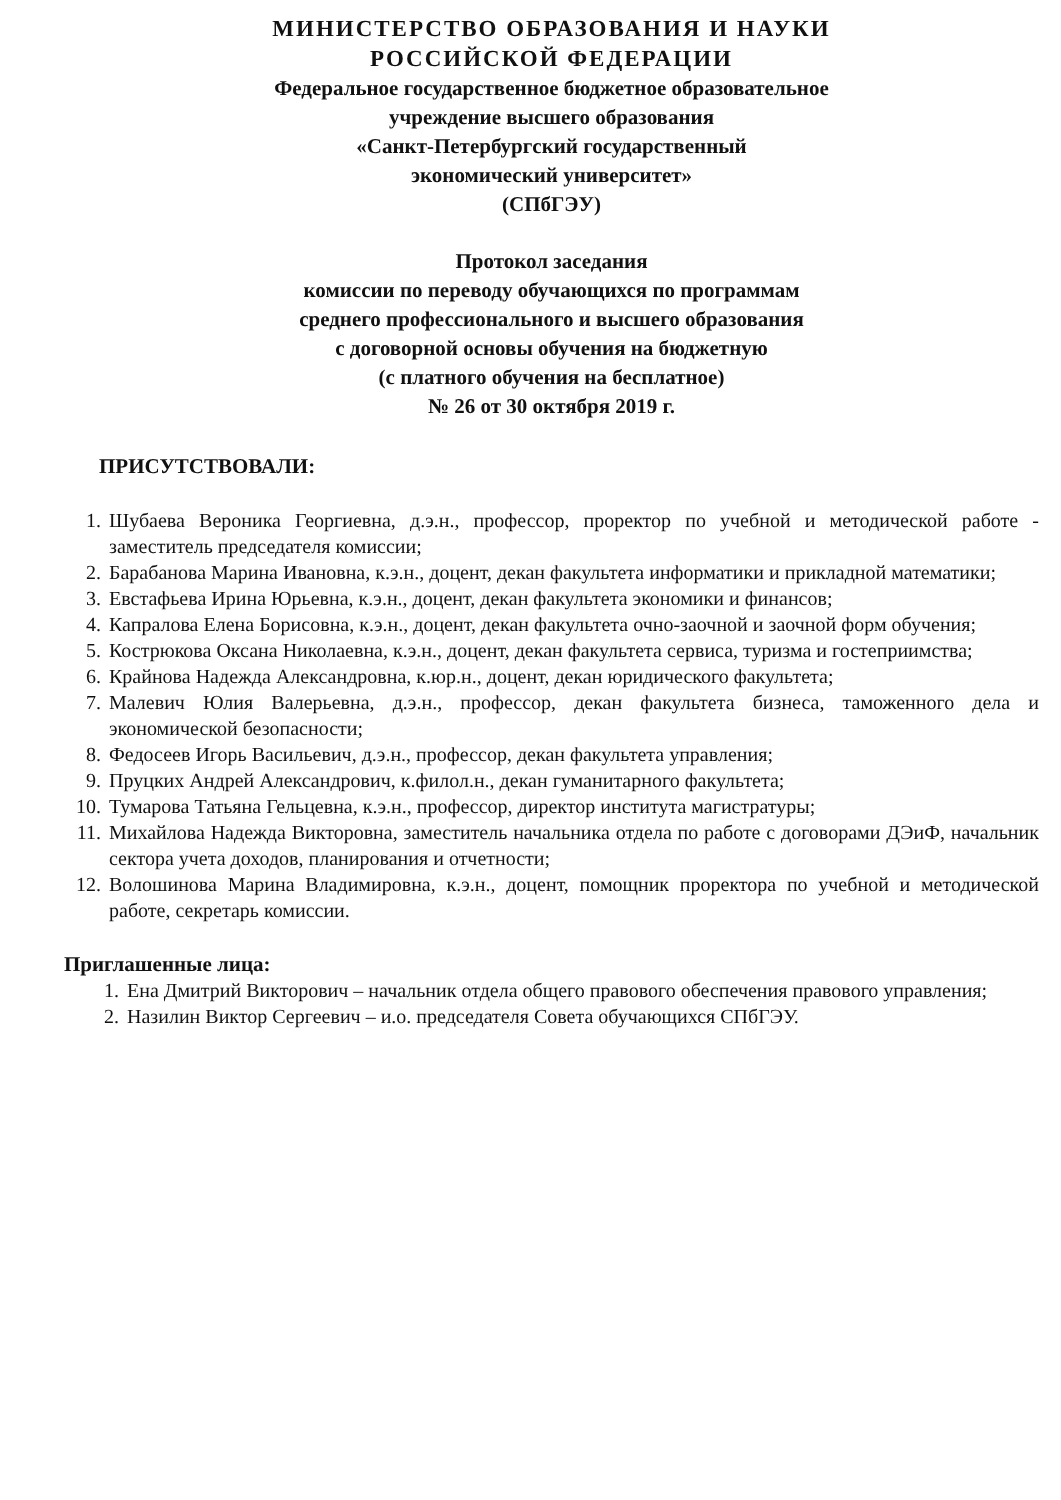МИНИСТЕРСТВО ОБРАЗОВАНИЯ И НАУКИ
РОССИЙСКОЙ ФЕДЕРАЦИИ
Федеральное государственное бюджетное образовательное
учреждение высшего образования
«Санкт-Петербургский государственный
экономический университет»
(СПбГЭУ)
Протокол заседания
комиссии по переводу обучающихся по программам
среднего профессионального и высшего образования
с договорной основы обучения на бюджетную
(с платного обучения на бесплатное)
№ 26 от 30 октября 2019 г.
ПРИСУТСТВОВАЛИ:
1. Шубаева Вероника Георгиевна, д.э.н., профессор, проректор по учебной и методической работе - заместитель председателя комиссии;
2. Барабанова Марина Ивановна, к.э.н., доцент, декан факультета информатики и прикладной математики;
3. Евстафьева Ирина Юрьевна, к.э.н., доцент, декан факультета экономики и финансов;
4. Капралова Елена Борисовна, к.э.н., доцент, декан факультета очно-заочной и заочной форм обучения;
5. Кострюкова Оксана Николаевна, к.э.н., доцент, декан факультета сервиса, туризма и гостеприимства;
6. Крайнова Надежда Александровна, к.юр.н., доцент, декан юридического факультета;
7. Малевич Юлия Валерьевна, д.э.н., профессор, декан факультета бизнеса, таможенного дела и экономической безопасности;
8. Федосеев Игорь Васильевич, д.э.н., профессор, декан факультета управления;
9. Пруцких Андрей Александрович, к.филол.н., декан гуманитарного факультета;
10. Тумарова Татьяна Гельцевна, к.э.н., профессор, директор института магистратуры;
11. Михайлова Надежда Викторовна, заместитель начальника отдела по работе с договорами ДЭиФ, начальник сектора учета доходов, планирования и отчетности;
12. Волошинова Марина Владимировна, к.э.н., доцент, помощник проректора по учебной и методической работе, секретарь комиссии.
Приглашенные лица:
1. Ена Дмитрий Викторович – начальник отдела общего правового обеспечения правового управления;
2. Назилин Виктор Сергеевич – и.о. председателя Совета обучающихся СПбГЭУ.